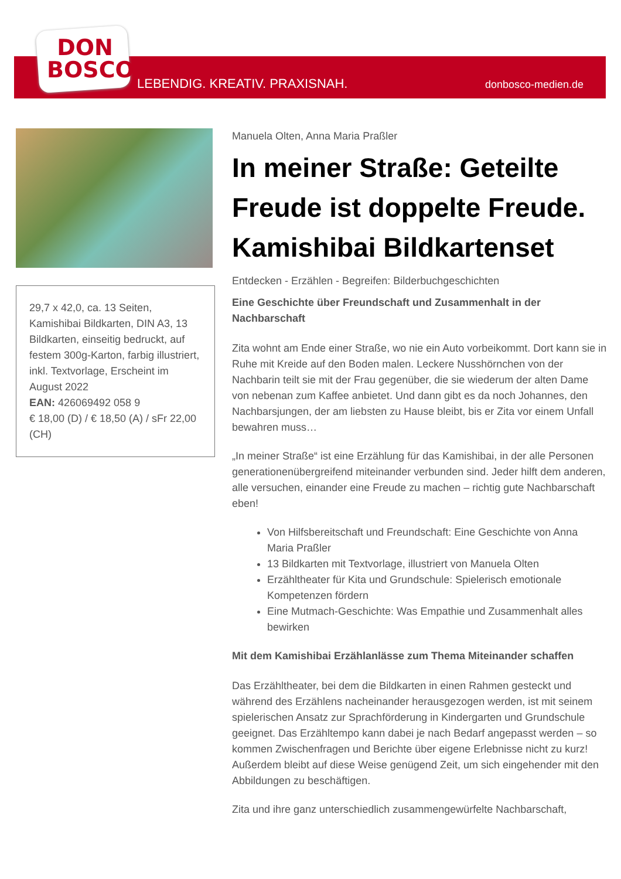DON
BOSCO
LEBENDIG. KREATIV. PRAXISNAH. donbosco-medien.de
29,7 x 42,0, ca. 13 Seiten, Kamishibai Bildkarten, DIN A3, 13 Bildkarten, einseitig bedruckt, auf festem 300g-Karton, farbig illustriert, inkl. Textvorlage, Erscheint im August 2022
EAN: 426069492 058 9
€ 18,00 (D) / € 18,50 (A) / sFr 22,00 (CH)
Manuela Olten, Anna Maria Praßler
In meiner Straße: Geteilte Freude ist doppelte Freude. Kamishibai Bildkartenset
Entdecken - Erzählen - Begreifen: Bilderbuchgeschichten
Eine Geschichte über Freundschaft und Zusammenhalt in der Nachbarschaft
Zita wohnt am Ende einer Straße, wo nie ein Auto vorbeikommt. Dort kann sie in Ruhe mit Kreide auf den Boden malen. Leckere Nusshörnchen von der Nachbarin teilt sie mit der Frau gegenüber, die sie wiederum der alten Dame von nebenan zum Kaffee anbietet. Und dann gibt es da noch Johannes, den Nachbarsjungen, der am liebsten zu Hause bleibt, bis er Zita vor einem Unfall bewahren muss…
„In meiner Straße“ ist eine Erzählung für das Kamishibai, in der alle Personen generationenübergreifend miteinander verbunden sind. Jeder hilft dem anderen, alle versuchen, einander eine Freude zu machen – richtig gute Nachbarschaft eben!
Von Hilfsbereitschaft und Freundschaft: Eine Geschichte von Anna Maria Praßler
13 Bildkarten mit Textvorlage, illustriert von Manuela Olten
Erzähltheater für Kita und Grundschule: Spielerisch emotionale Kompetenzen fördern
Eine Mutmach-Geschichte: Was Empathie und Zusammenhalt alles bewirken
Mit dem Kamishibai Erzählanlässe zum Thema Miteinander schaffen
Das Erzähltheater, bei dem die Bildkarten in einen Rahmen gesteckt und während des Erzählens nacheinander herausgezogen werden, ist mit seinem spielerischen Ansatz zur Sprachförderung in Kindergarten und Grundschule geeignet. Das Erzähltempo kann dabei je nach Bedarf angepasst werden – so kommen Zwischenfragen und Berichte über eigene Erlebnisse nicht zu kurz! Außerdem bleibt auf diese Weise genügend Zeit, um sich eingehender mit den Abbildungen zu beschäftigen.
Zita und ihre ganz unterschiedlich zusammengewürfelte Nachbarschaft,